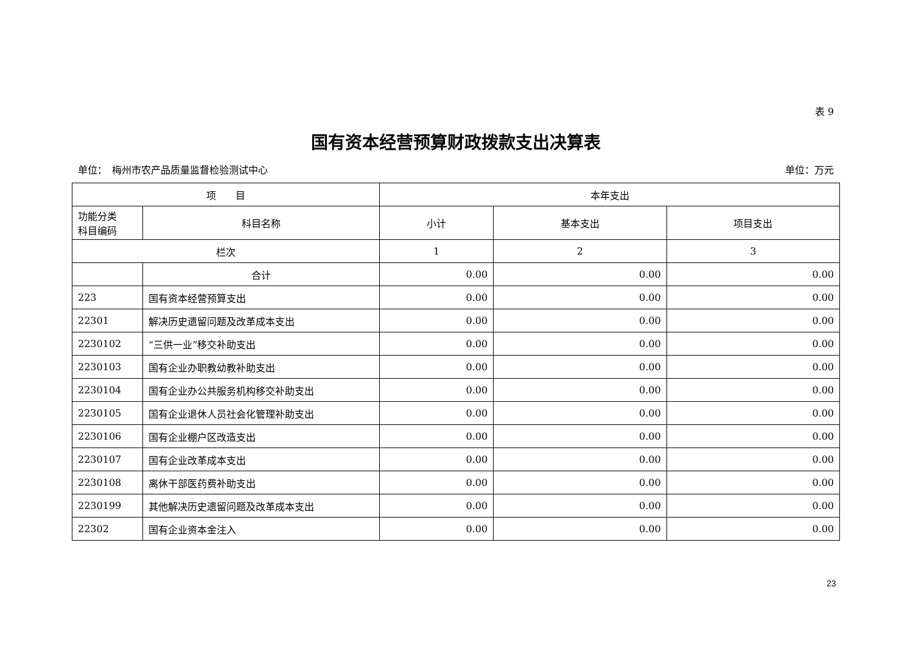表 9
国有资本经营预算财政拨款支出决算表
单位：　梅州市农产品质量监督检验测试中心 单位：万元
| 项 目 | | 本年支出 | | |
| --- | --- | --- | --- | --- |
| 功能分类 科目编码 | 科目名称 | 小计 | 基本支出 | 项目支出 |
| 栏次 | | 1 | 2 | 3 |
| | 合计 | 0.00 | 0.00 | 0.00 |
| 223 | 国有资本经营预算支出 | 0.00 | 0.00 | 0.00 |
| 22301 | 解决历史遗留问题及改革成本支出 | 0.00 | 0.00 | 0.00 |
| 2230102 | “三供一业”移交补助支出 | 0.00 | 0.00 | 0.00 |
| 2230103 | 国有企业办职教幼教补助支出 | 0.00 | 0.00 | 0.00 |
| 2230104 | 国有企业办公共服务机构移交补助支出 | 0.00 | 0.00 | 0.00 |
| 2230105 | 国有企业退休人员社会化管理补助支出 | 0.00 | 0.00 | 0.00 |
| 2230106 | 国有企业棚户区改造支出 | 0.00 | 0.00 | 0.00 |
| 2230107 | 国有企业改革成本支出 | 0.00 | 0.00 | 0.00 |
| 2230108 | 离休干部医药费补助支出 | 0.00 | 0.00 | 0.00 |
| 2230199 | 其他解决历史遗留问题及改革成本支出 | 0.00 | 0.00 | 0.00 |
| 22302 | 国有企业资本金注入 | 0.00 | 0.00 | 0.00 |
23